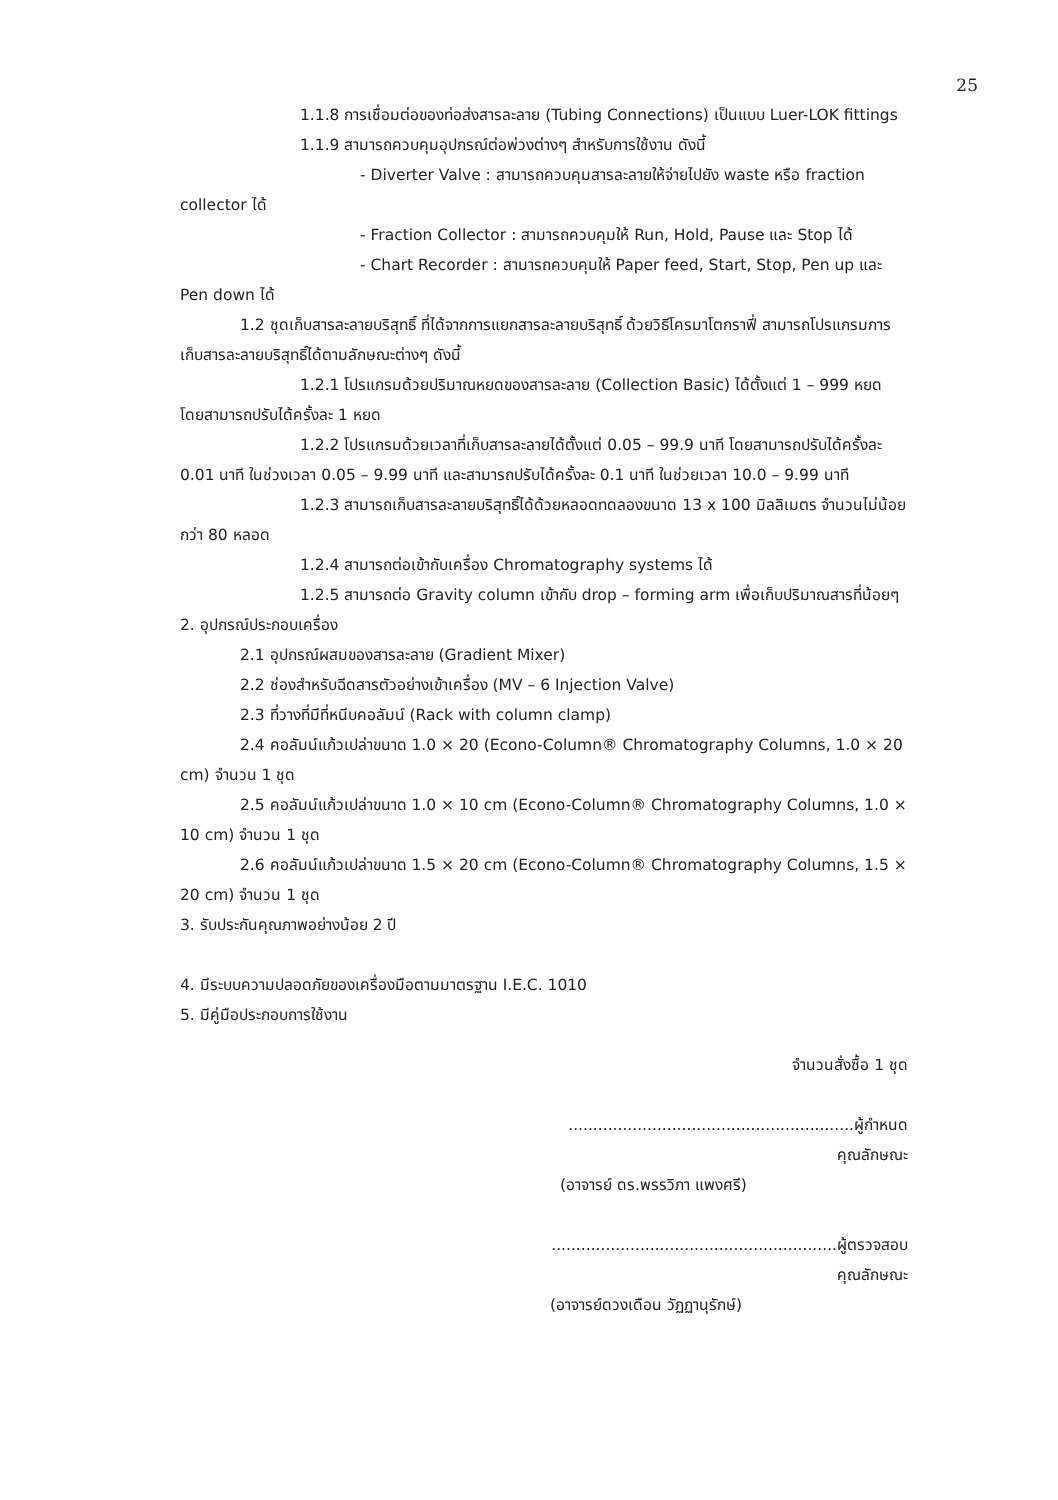25
1.1.8 การเชื่อมต่อของท่อส่งสารละลาย (Tubing Connections) เป็นแบบ Luer-LOK fittings
1.1.9 สามารถควบคุมอุปกรณ์ต่อพ่วงต่างๆ สำหรับการใช้งาน ดังนี้
- Diverter Valve : สามารถควบคุมสารละลายให้จ่ายไปยัง waste หรือ fraction collector ได้
- Fraction Collector : สามารถควบคุมให้ Run, Hold, Pause และ Stop ได้
- Chart Recorder : สามารถควบคุมให้ Paper feed, Start, Stop, Pen up และ Pen down ได้
1.2 ชุดเก็บสารละลายบริสุทธิ์ ที่ได้จากการแยกสารละลายบริสุทธิ์ ด้วยวิธีโครมาโตกราฟี่ สามารถโปรแกรมการเก็บสารละลายบริสุทธิ์ได้ตามลักษณะต่างๆ ดังนี้
1.2.1 โปรแกรมด้วยปริมาณหยดของสารละลาย (Collection Basic) ได้ตั้งแต่ 1 – 999 หยด โดยสามารถปรับได้ครั้งละ 1 หยด
1.2.2 โปรแกรมด้วยเวลาที่เก็บสารละลายได้ตั้งแต่ 0.05 – 99.9 นาที โดยสามารถปรับได้ครั้งละ 0.01 นาที ในช่วงเวลา 0.05 – 9.99 นาที และสามารถปรับได้ครั้งละ 0.1 นาที ในช่วยเวลา 10.0 – 9.99 นาที
1.2.3 สามารถเก็บสารละลายบริสุทธิ์ได้ด้วยหลอดทดลองขนาด 13 x 100 มิลลิเมตร จำนวนไม่น้อยกว่า 80 หลอด
1.2.4 สามารถต่อเข้ากับเครื่อง Chromatography systems ได้
1.2.5 สามารถต่อ Gravity column เข้ากับ drop – forming arm เพื่อเก็บปริมาณสารที่น้อยๆ
2. อุปกรณ์ประกอบเครื่อง
2.1 อุปกรณ์ผสมของสารละลาย (Gradient Mixer)
2.2 ช่องสำหรับฉีดสารตัวอย่างเข้าเครื่อง (MV – 6 Injection Valve)
2.3 ที่วางที่มีที่หนีบคอลัมน์ (Rack with column clamp)
2.4 คอลัมน์แก้วเปล่าขนาด 1.0 × 20 (Econo-Column® Chromatography Columns, 1.0 × 20 cm) จำนวน 1 ชุด
2.5 คอลัมน์แก้วเปล่าขนาด 1.0 × 10 cm (Econo-Column® Chromatography Columns, 1.0 × 10 cm) จำนวน 1 ชุด
2.6 คอลัมน์แก้วเปล่าขนาด 1.5 × 20 cm (Econo-Column® Chromatography Columns, 1.5 × 20 cm) จำนวน 1 ชุด
3. รับประกันคุณภาพอย่างน้อย 2 ปี
4. มีระบบความปลอดภัยของเครื่องมือตามมาตรฐาน I.E.C. 1010
5. มีคู่มือประกอบการใช้งาน
จำนวนสั่งซื้อ 1 ชุด
..........................................................ผู้กำหนดคุณลักษณะ
(อาจารย์ ดร.พรรวิภา แพงศรี)
..........................................................ผู้ตรวจสอบคุณลักษณะ
(อาจารย์ดวงเดือน วัฏฏานุรักษ์)